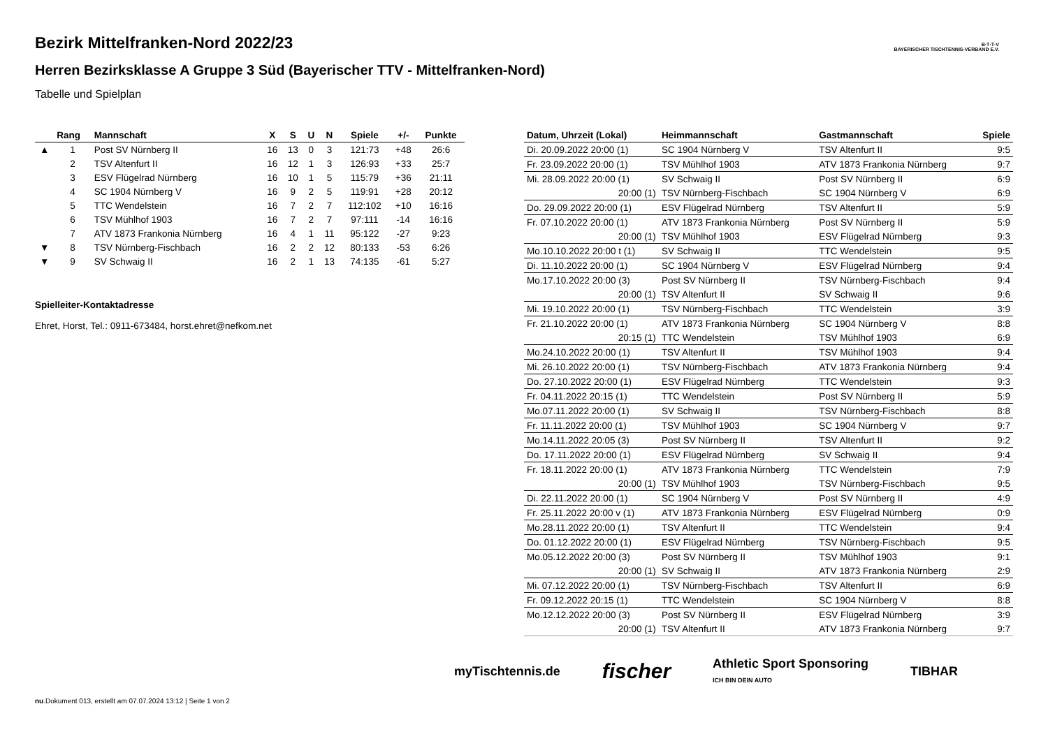B·T·T·V
BAYERISCHER TISCHTENNIS-VERBAND E.V.
Bezirk Mittelfranken-Nord 2022/23
Herren Bezirksklasse A Gruppe 3 Süd (Bayerischer TTV - Mittelfranken-Nord)
Tabelle und Spielplan
| | Rang | Mannschaft | X | S | U | N | Spiele | +/- | Punkte |
| --- | --- | --- | --- | --- | --- | --- | --- | --- | --- |
| ▲ | 1 | Post SV Nürnberg II | 16 | 13 | 0 | 3 | 121:73 | +48 | 26:6 |
| | 2 | TSV Altenfurt II | 16 | 12 | 1 | 3 | 126:93 | +33 | 25:7 |
| | 3 | ESV Flügelrad Nürnberg | 16 | 10 | 1 | 5 | 115:79 | +36 | 21:11 |
| | 4 | SC 1904 Nürnberg V | 16 | 9 | 2 | 5 | 119:91 | +28 | 20:12 |
| | 5 | TTC Wendelstein | 16 | 7 | 2 | 7 | 112:102 | +10 | 16:16 |
| | 6 | TSV Mühlhof 1903 | 16 | 7 | 2 | 7 | 97:111 | -14 | 16:16 |
| | 7 | ATV 1873 Frankonia Nürnberg | 16 | 4 | 1 | 11 | 95:122 | -27 | 9:23 |
| ▼ | 8 | TSV Nürnberg-Fischbach | 16 | 2 | 2 | 12 | 80:133 | -53 | 6:26 |
| ▼ | 9 | SV Schwaig II | 16 | 2 | 1 | 13 | 74:135 | -61 | 5:27 |
Spielleiter-Kontaktadresse
Ehret, Horst, Tel.: 0911-673484, horst.ehret@nefkom.net
| Datum, Uhrzeit (Lokal) | Heimmannschaft | Gastmannschaft | Spiele |
| --- | --- | --- | --- |
| Di. 20.09.2022 20:00 (1) | SC 1904 Nürnberg V | TSV Altenfurt II | 9:5 |
| Fr. 23.09.2022 20:00 (1) | TSV Mühlhof 1903 | ATV 1873 Frankonia Nürnberg | 9:7 |
| Mi. 28.09.2022 20:00 (1) | SV Schwaig II | Post SV Nürnberg II | 6:9 |
| 20:00 (1) | TSV Nürnberg-Fischbach | SC 1904 Nürnberg V | 6:9 |
| Do. 29.09.2022 20:00 (1) | ESV Flügelrad Nürnberg | TSV Altenfurt II | 5:9 |
| Fr. 07.10.2022 20:00 (1) | ATV 1873 Frankonia Nürnberg | Post SV Nürnberg II | 5:9 |
| 20:00 (1) | TSV Mühlhof 1903 | ESV Flügelrad Nürnberg | 9:3 |
| Mo.10.10.2022 20:00 t (1) | SV Schwaig II | TTC Wendelstein | 9:5 |
| Di. 11.10.2022 20:00 (1) | SC 1904 Nürnberg V | ESV Flügelrad Nürnberg | 9:4 |
| Mo.17.10.2022 20:00 (3) | Post SV Nürnberg II | TSV Nürnberg-Fischbach | 9:4 |
| 20:00 (1) | TSV Altenfurt II | SV Schwaig II | 9:6 |
| Mi. 19.10.2022 20:00 (1) | TSV Nürnberg-Fischbach | TTC Wendelstein | 3:9 |
| Fr. 21.10.2022 20:00 (1) | ATV 1873 Frankonia Nürnberg | SC 1904 Nürnberg V | 8:8 |
| 20:15 (1) | TTC Wendelstein | TSV Mühlhof 1903 | 6:9 |
| Mo.24.10.2022 20:00 (1) | TSV Altenfurt II | TSV Mühlhof 1903 | 9:4 |
| Mi. 26.10.2022 20:00 (1) | TSV Nürnberg-Fischbach | ATV 1873 Frankonia Nürnberg | 9:4 |
| Do. 27.10.2022 20:00 (1) | ESV Flügelrad Nürnberg | TTC Wendelstein | 9:3 |
| Fr. 04.11.2022 20:15 (1) | TTC Wendelstein | Post SV Nürnberg II | 5:9 |
| Mo.07.11.2022 20:00 (1) | SV Schwaig II | TSV Nürnberg-Fischbach | 8:8 |
| Fr. 11.11.2022 20:00 (1) | TSV Mühlhof 1903 | SC 1904 Nürnberg V | 9:7 |
| Mo.14.11.2022 20:05 (3) | Post SV Nürnberg II | TSV Altenfurt II | 9:2 |
| Do. 17.11.2022 20:00 (1) | ESV Flügelrad Nürnberg | SV Schwaig II | 9:4 |
| Fr. 18.11.2022 20:00 (1) | ATV 1873 Frankonia Nürnberg | TTC Wendelstein | 7:9 |
| 20:00 (1) | TSV Mühlhof 1903 | TSV Nürnberg-Fischbach | 9:5 |
| Di. 22.11.2022 20:00 (1) | SC 1904 Nürnberg V | Post SV Nürnberg II | 4:9 |
| Fr. 25.11.2022 20:00 v (1) | ATV 1873 Frankonia Nürnberg | ESV Flügelrad Nürnberg | 0:9 |
| Mo.28.11.2022 20:00 (1) | TSV Altenfurt II | TTC Wendelstein | 9:4 |
| Do. 01.12.2022 20:00 (1) | ESV Flügelrad Nürnberg | TSV Nürnberg-Fischbach | 9:5 |
| Mo.05.12.2022 20:00 (3) | Post SV Nürnberg II | TSV Mühlhof 1903 | 9:1 |
| 20:00 (1) | SV Schwaig II | ATV 1873 Frankonia Nürnberg | 2:9 |
| Mi. 07.12.2022 20:00 (1) | TSV Nürnberg-Fischbach | TSV Altenfurt II | 6:9 |
| Fr. 09.12.2022 20:15 (1) | TTC Wendelstein | SC 1904 Nürnberg V | 8:8 |
| Mo.12.12.2022 20:00 (3) | Post SV Nürnberg II | ESV Flügelrad Nürnberg | 3:9 |
| 20:00 (1) | TSV Altenfurt II | ATV 1873 Frankonia Nürnberg | 9:7 |
myTischtennis.de fischer Athletic Sport Sponsoring
ICH BIN DEIN AUTO TIBHAR
nu.Dokument 013, erstellt am 07.07.2024 13:12 | Seite 1 von 2